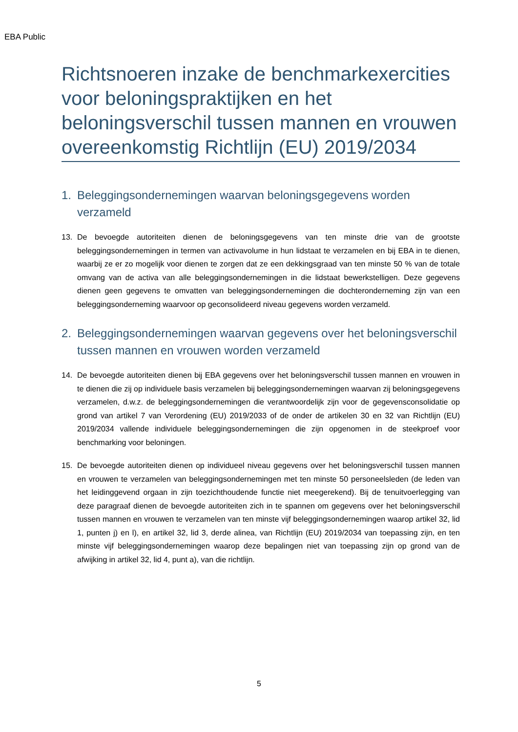EBA Public
Richtsnoeren inzake de benchmarkexercities voor beloningspraktijken en het beloningsverschil tussen mannen en vrouwen overeenkomstig Richtlijn (EU) 2019/2034
1. Beleggingsondernemingen waarvan beloningsgegevens worden verzameld
13. De bevoegde autoriteiten dienen de beloningsgegevens van ten minste drie van de grootste beleggingsondernemingen in termen van activavolume in hun lidstaat te verzamelen en bij EBA in te dienen, waarbij ze er zo mogelijk voor dienen te zorgen dat ze een dekkingsgraad van ten minste 50 % van de totale omvang van de activa van alle beleggingsondernemingen in die lidstaat bewerkstelligen. Deze gegevens dienen geen gegevens te omvatten van beleggingsondernemingen die dochteronderneming zijn van een beleggingsonderneming waarvoor op geconsolideerd niveau gegevens worden verzameld.
2. Beleggingsondernemingen waarvan gegevens over het beloningsverschil tussen mannen en vrouwen worden verzameld
14. De bevoegde autoriteiten dienen bij EBA gegevens over het beloningsverschil tussen mannen en vrouwen in te dienen die zij op individuele basis verzamelen bij beleggingsondernemingen waarvan zij beloningsgegevens verzamelen, d.w.z. de beleggingsondernemingen die verantwoordelijk zijn voor de gegevensconsolidatie op grond van artikel 7 van Verordening (EU) 2019/2033 of de onder de artikelen 30 en 32 van Richtlijn (EU) 2019/2034 vallende individuele beleggingsondernemingen die zijn opgenomen in de steekproef voor benchmarking voor beloningen.
15. De bevoegde autoriteiten dienen op individueel niveau gegevens over het beloningsverschil tussen mannen en vrouwen te verzamelen van beleggingsondernemingen met ten minste 50 personeelsleden (de leden van het leidinggevend orgaan in zijn toezichthoudende functie niet meegerekend). Bij de tenuitvoerlegging van deze paragraaf dienen de bevoegde autoriteiten zich in te spannen om gegevens over het beloningsverschil tussen mannen en vrouwen te verzamelen van ten minste vijf beleggingsondernemingen waarop artikel 32, lid 1, punten j) en l), en artikel 32, lid 3, derde alinea, van Richtlijn (EU) 2019/2034 van toepassing zijn, en ten minste vijf beleggingsondernemingen waarop deze bepalingen niet van toepassing zijn op grond van de afwijking in artikel 32, lid 4, punt a), van die richtlijn.
5